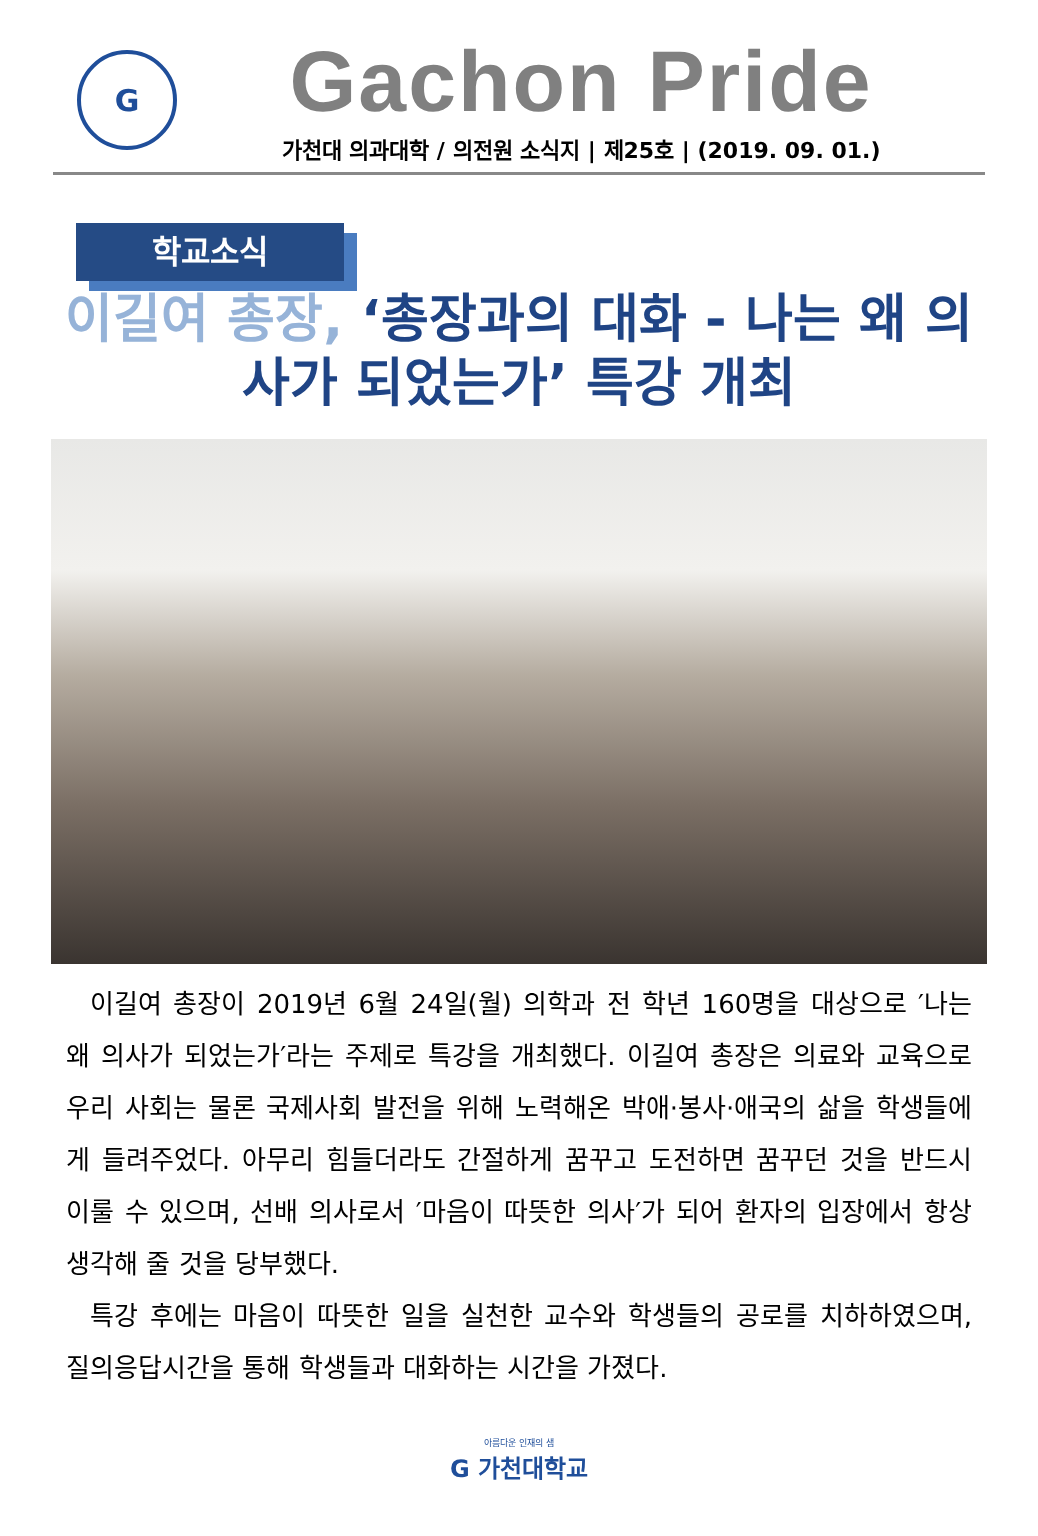G
Gachon Pride
가천대 의과대학 / 의전원 소식지 | 제25호 | (2019. 09. 01.)
학교소식
이길여 총장, ‘총장과의 대화 - 나는 왜 의사가 되었는가’ 특강 개최
이길여 총장이 2019년 6월 24일(월) 의학과 전 학년 160명을 대상으로 ′나는 왜 의사가 되었는가′라는 주제로 특강을 개최했다. 이길여 총장은 의료와 교육으로 우리 사회는 물론 국제사회 발전을 위해 노력해온 박애·봉사·애국의 삶을 학생들에게 들려주었다. 아무리 힘들더라도 간절하게 꿈꾸고 도전하면 꿈꾸던 것을 반드시 이룰 수 있으며, 선배 의사로서 ′마음이 따뜻한 의사′가 되어 환자의 입장에서 항상 생각해 줄 것을 당부했다.
특강 후에는 마음이 따뜻한 일을 실천한 교수와 학생들의 공로를 치하하였으며, 질의응답시간을 통해 학생들과 대화하는 시간을 가졌다.
아름다운 인재의 샘
G 가천대학교